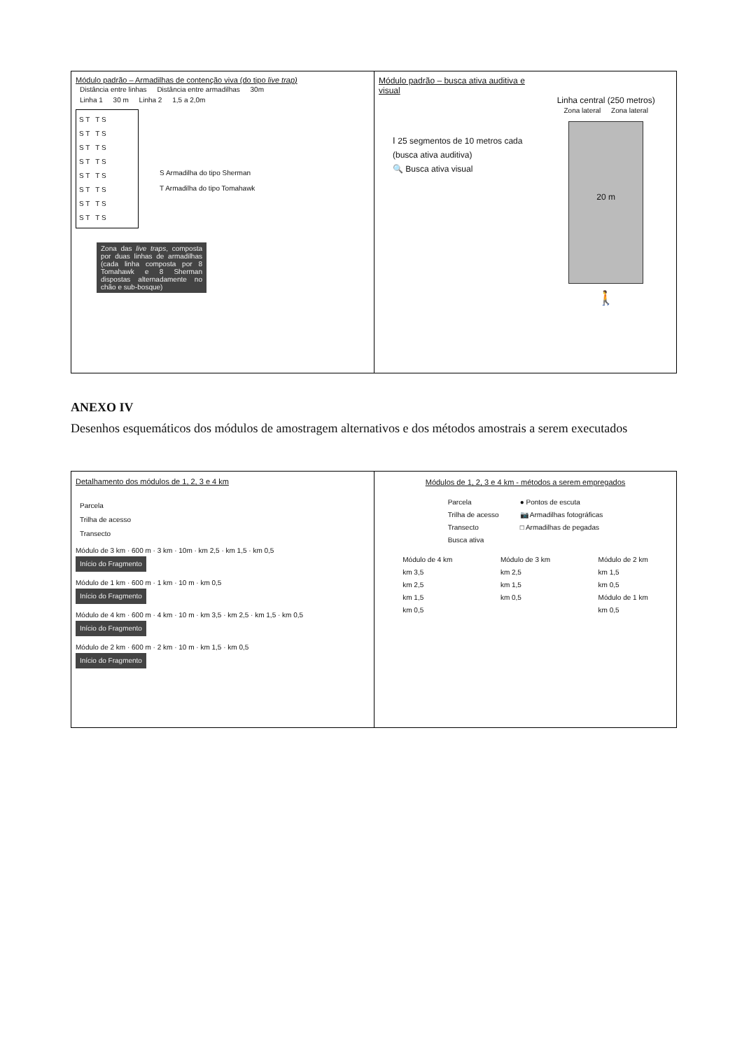Módulo padrão – Armadilhas de contenção viva (do tipo live trap)
Distância entre linhas Distância entre armadilhas 30m
Linha 1 30 m Linha 2 1,5 a 2,0m
S T T S
S T T S
S T T S
S T T S
S T T S
S T T S
S T T S
S T T S
S Armadilha do tipo Sherman
T Armadilha do tipo Tomahawk
Zona das live traps, composta por duas linhas de armadilhas (cada linha composta por 8 Tomahawk e 8 Sherman dispostas alternadamente no chão e sub-bosque)
Módulo padrão – busca ativa auditiva e visual
Ⅰ 25 segmentos de 10 metros cada (busca ativa auditiva)
🔍 Busca ativa visual
Linha central (250 metros)
Zona lateral Zona lateral
20 m
🚶
ANEXO IV
Desenhos esquemáticos dos módulos de amostragem alternativos e dos métodos amostrais a serem executados
Detalhamento dos módulos de 1, 2, 3 e 4 km
Parcela
Trilha de acesso
Transecto
Módulo de 3 km · 600 m · 3 km · 10m · km 2,5 · km 1,5 · km 0,5
Início do Fragmento
Módulo de 1 km · 600 m · 1 km · 10 m · km 0,5
Início do Fragmento
Módulo de 4 km · 600 m · 4 km · 10 m · km 3,5 · km 2,5 · km 1,5 · km 0,5
Início do Fragmento
Módulo de 2 km · 600 m · 2 km · 10 m · km 1,5 · km 0,5
Início do Fragmento
Módulos de 1, 2, 3 e 4 km - métodos a serem empregados
Parcela
Trilha de acesso
Transecto
Busca ativa
● Pontos de escuta
📷 Armadilhas fotográficas
□ Armadilhas de pegadas
Módulo de 4 km
km 3,5
km 2,5
km 1,5
km 0,5
Módulo de 3 km
km 2,5
km 1,5
km 0,5
Módulo de 2 km
km 1,5
km 0,5
Módulo de 1 km
km 0,5